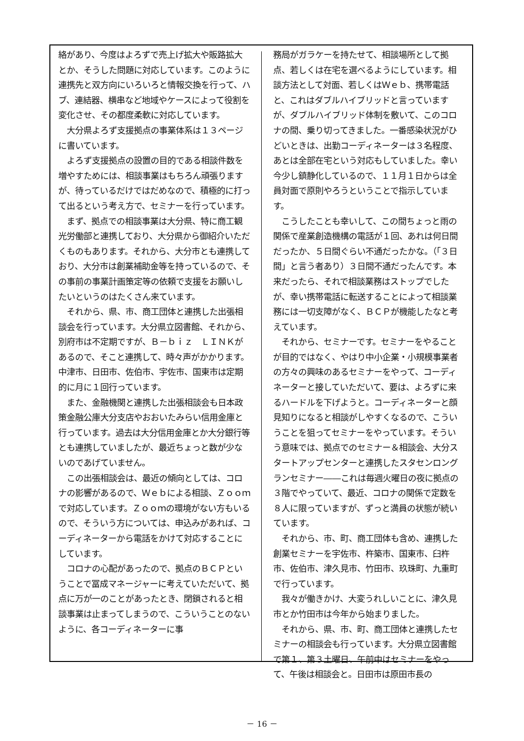絡があり、今度はよろずで売上げ拡大や販路拡大とか、そうした問題に対応しています。このように連携先と双方向にいろいろと情報交換を行って、ハブ、連結器、横串など地域やケースによって役割を変化させ、その都度柔軟に対応しています。
　大分県よろず支援拠点の事業体系は１３ページに書いています。
　よろず支援拠点の設置の目的である相談件数を増やすためには、相談事業はもちろん頑張りますが、待っているだけではだめなので、積極的に打って出るという考え方で、セミナーを行っています。
　まず、拠点での相談事業は大分県、特に商工観光労働部と連携しており、大分県から御紹介いただくものもあります。それから、大分市とも連携しており、大分市は創業補助金等を持っているので、その事前の事業計画策定等の依頼で支援をお願いしたいというのはたくさん来ています。
　それから、県、市、商工団体と連携した出張相談会を行っています。大分県立図書館、それから、別府市は不定期ですが、Ｂ－ｂｉｚ　ＬＩＮＫがあるので、そこと連携して、時々声がかかります。中津市、日田市、佐伯市、宇佐市、国東市は定期的に月に１回行っています。
　また、金融機関と連携した出張相談会も日本政策金融公庫大分支店やおおいたみらい信用金庫と行っています。過去は大分信用金庫とか大分銀行等とも連携していましたが、最近ちょっと数が少ないのであげていません。
　この出張相談会は、最近の傾向としては、コロナの影響があるので、Ｗｅｂによる相談、Ｚｏｏｍで対応しています。Ｚｏｏｍの環境がない方もいるので、そういう方については、申込みがあれば、コーディネーターから電話をかけて対応することにしています。
　コロナの心配があったので、拠点のＢＣＰということで冨成マネージャーに考えていただいて、拠点に万が一のことがあったとき、閉鎖されると相談事業は止まってしまうので、こういうことのないように、各コーディネーターに事
務局がガラケーを持たせて、相談場所として拠点、若しくは在宅を選べるようにしています。相談方法として対面、若しくはＷｅｂ、携帯電話と、これはダブルハイブリッドと言っていますが、ダブルハイブリッド体制を敷いて、このコロナの間、乗り切ってきました。一番感染状況がひどいときは、出勤コーディネーターは３名程度、あとは全部在宅という対応もしていました。幸い今少し鎮静化しているので、１１月１日からは全員対面で原則やろうということで指示しています。
　こうしたことも幸いして、この間ちょっと雨の関係で産業創造機構の電話が１回、あれは何日間だったか、５日間ぐらい不通だったかな。（「３日間」と言う者あり）３日間不通だったんです。本来だったら、それで相談業務はストップでしたが、幸い携帯電話に転送することによって相談業務には一切支障がなく、ＢＣＰが機能したなと考えています。
　それから、セミナーです。セミナーをやることが目的ではなく、やはり中小企業・小規模事業者の方々の興味のあるセミナーをやって、コーディネーターと接していただいて、要は、よろずに来るハードルを下げようと。コーディネーターと顔見知りになると相談がしやすくなるので、こういうことを狙ってセミナーをやっています。そういう意味では、拠点でのセミナー＆相談会、大分スタートアップセンターと連携したスタセンロングランセミナー――これは毎週火曜日の夜に拠点の３階でやっていて、最近、コロナの関係で定数を８人に限っていますが、ずっと満員の状態が続いています。
　それから、市、町、商工団体も含め、連携した創業セミナーを宇佐市、杵築市、国東市、臼杵市、佐伯市、津久見市、竹田市、玖珠町、九重町で行っています。
　我々が働きかけ、大変うれしいことに、津久見市とか竹田市は今年から始まりました。
　それから、県、市、町、商工団体と連携したセミナーの相談会も行っています。大分県立図書館で第１、第３土曜日、午前中はセミナーをやって、午後は相談会と。日田市は原田市長の
－ 16 －